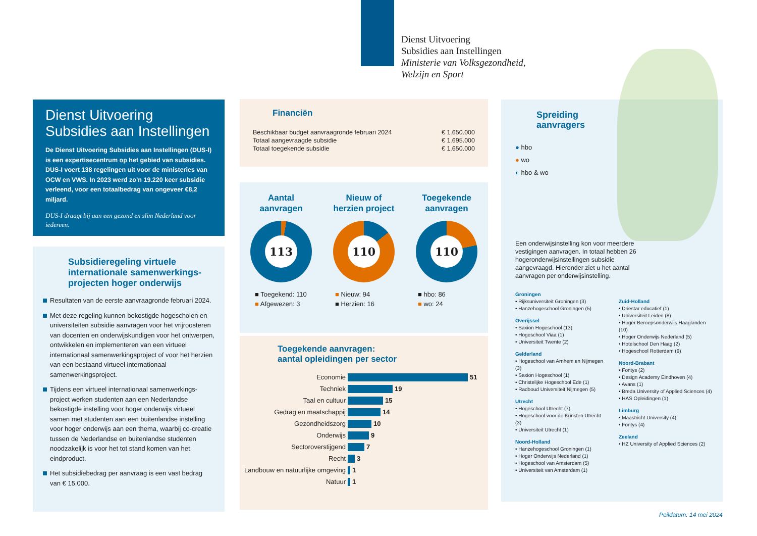Dienst Uitvoering
Subsidies aan Instellingen
Ministerie van Volksgezondheid,
Welzijn en Sport
Dienst Uitvoering
Subsidies aan Instellingen
De Dienst Uitvoering Subsidies aan Instellingen (DUS-I) is een expertisecentrum op het gebied van subsidies. DUS-I voert 138 regelingen uit voor de ministeries van OCW en VWS. In 2023 werd zo’n 19.220 keer subsidie verleend, voor een totaalbedrag van ongeveer €8,2 miljard.
DUS-I draagt bij aan een gezond en slim Nederland voor iedereen.
Subsidieregeling virtuele internationale samenwerkings-projecten hoger onderwijs
Resultaten van de eerste aanvraagronde februari 2024.
Met deze regeling kunnen bekostigde hogescholen en universiteiten subsidie aanvragen voor het vrijroosteren van docenten en onderwijskundigen voor het ontwerpen, ontwikkelen en implementeren van een virtueel internationaal samenwerkingsproject of voor het herzien van een bestaand virtueel internationaal samenwerkingsproject.
Tijdens een virtueel internationaal samenwerkings-project werken studenten aan een Nederlandse bekostigde instelling voor hoger onderwijs virtueel samen met studenten aan een buitenlandse instelling voor hoger onderwijs aan een thema, waarbij co-creatie tussen de Nederlandse en buitenlandse studenten noodzakelijk is voor het tot stand komen van het eindproduct.
Het subsidiebedrag per aanvraag is een vast bedrag van € 15.000.
Financiën
| Beschikbaar budget aanvraagronde februari 2024 | € 1.650.000 |
| Totaal aangevraagde subsidie | € 1.695.000 |
| Totaal toegekende subsidie | € 1.650.000 |
Aantal
aanvragen
113
■ Toegekend: 110
■ Afgewezen: 3
Nieuw of
herzien project
110
■ Nieuw: 94
■ Herzien: 16
Toegekende
aanvragen
110
■ hbo: 86
■ wo: 24
Toegekende aanvragen:
aantal opleidingen per sector
Economie 51
Techniek 19
Taal en cultuur 15
Gedrag en maatschappij 14
Gezondheidszorg 10
Onderwijs 9
Sectoroverstijgend 7
Recht 3
Landbouw en natuurlijke omgeving 1
Natuur 1
Spreiding
aanvragers
● hbo
● wo
◐ hbo & wo
Een onderwijsinstelling kon voor meerdere vestigingen aanvragen. In totaal hebben 26 hogeronderwijsinstellingen subsidie aangevraagd. Hieronder ziet u het aantal aanvragen per onderwijsinstelling.
Groningen
• Rijksuniversiteit Groningen (3)
• Hanzehogeschool Groningen (5)
Overijssel
• Saxion Hogeschool (13)
• Hogeschool Viaa (1)
• Universiteit Twente (2)
Gelderland
• Hogeschool van Arnhem en Nijmegen (3)
• Saxion Hogeschool (1)
• Christelijke Hogeschool Ede (1)
• Radboud Universiteit Nijmegen (5)
Utrecht
• Hogeschool Utrecht (7)
• Hogeschool voor de Kunsten Utrecht (3)
• Universiteit Utrecht (1)
Noord-Holland
• Hanzehogeschool Groningen (1)
• Hoger Onderwijs Nederland (1)
• Hogeschool van Amsterdam (5)
• Universiteit van Amsterdam (1)
Zuid-Holland
• Driestar educatief (1)
• Universiteit Leiden (8)
• Hoger Beroepsonderwijs Haaglanden (10)
• Hoger Onderwijs Nederland (5)
• Hotelschool Den Haag (2)
• Hogeschool Rotterdam (9)
Noord-Brabant
• Fontys (2)
• Design Academy Eindhoven (4)
• Avans (1)
• Breda University of Applied Sciences (4)
• HAS Opleidingen (1)
Limburg
• Maastricht University (4)
• Fontys (4)
Zeeland
• HZ University of Applied Sciences (2)
Peildatum: 14 mei 2024